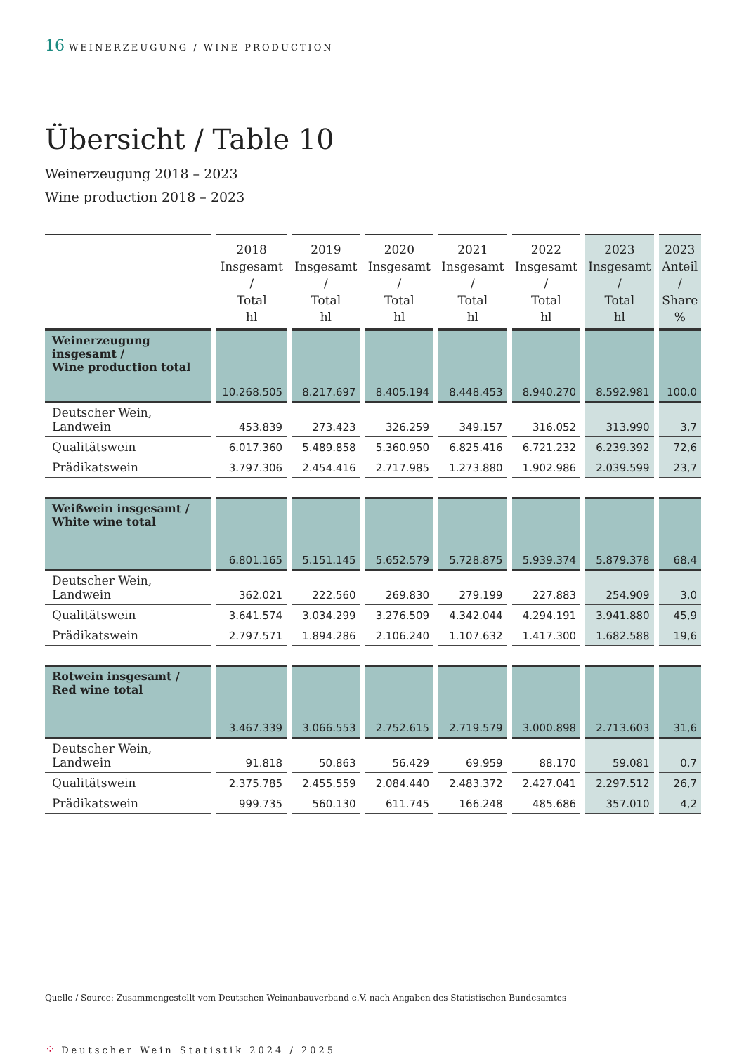16 WEINERZEUGUNG / WINE PRODUCTION
Übersicht / Table 10
Weinerzeugung 2018 – 2023
Wine production 2018 – 2023
| | 2018 Insgesamt / Total hl | 2019 Insgesamt / Total hl | 2020 Insgesamt / Total hl | 2021 Insgesamt / Total hl | 2022 Insgesamt / Total hl | 2023 Insgesamt / Total hl | 2023 Anteil / Share % |
| --- | --- | --- | --- | --- | --- | --- | --- |
| Weinerzeugung insgesamt / Wine production total | 10.268.505 | 8.217.697 | 8.405.194 | 8.448.453 | 8.940.270 | 8.592.981 | 100,0 |
| Deutscher Wein, Landwein | 453.839 | 273.423 | 326.259 | 349.157 | 316.052 | 313.990 | 3,7 |
| Qualitätswein | 6.017.360 | 5.489.858 | 5.360.950 | 6.825.416 | 6.721.232 | 6.239.392 | 72,6 |
| Prädikatswein | 3.797.306 | 2.454.416 | 2.717.985 | 1.273.880 | 1.902.986 | 2.039.599 | 23,7 |
| Weißwein insgesamt / White wine total | 6.801.165 | 5.151.145 | 5.652.579 | 5.728.875 | 5.939.374 | 5.879.378 | 68,4 |
| Deutscher Wein, Landwein | 362.021 | 222.560 | 269.830 | 279.199 | 227.883 | 254.909 | 3,0 |
| Qualitätswein | 3.641.574 | 3.034.299 | 3.276.509 | 4.342.044 | 4.294.191 | 3.941.880 | 45,9 |
| Prädikatswein | 2.797.571 | 1.894.286 | 2.106.240 | 1.107.632 | 1.417.300 | 1.682.588 | 19,6 |
| Rotwein insgesamt / Red wine total | 3.467.339 | 3.066.553 | 2.752.615 | 2.719.579 | 3.000.898 | 2.713.603 | 31,6 |
| Deutscher Wein, Landwein | 91.818 | 50.863 | 56.429 | 69.959 | 88.170 | 59.081 | 0,7 |
| Qualitätswein | 2.375.785 | 2.455.559 | 2.084.440 | 2.483.372 | 2.427.041 | 2.297.512 | 26,7 |
| Prädikatswein | 999.735 | 560.130 | 611.745 | 166.248 | 485.686 | 357.010 | 4,2 |
Quelle / Source: Zusammengestellt vom Deutschen Weinanbauverband e.V. nach Angaben des Statistischen Bundesamtes
⁘ Deutscher Wein Statistik 2024 / 2025